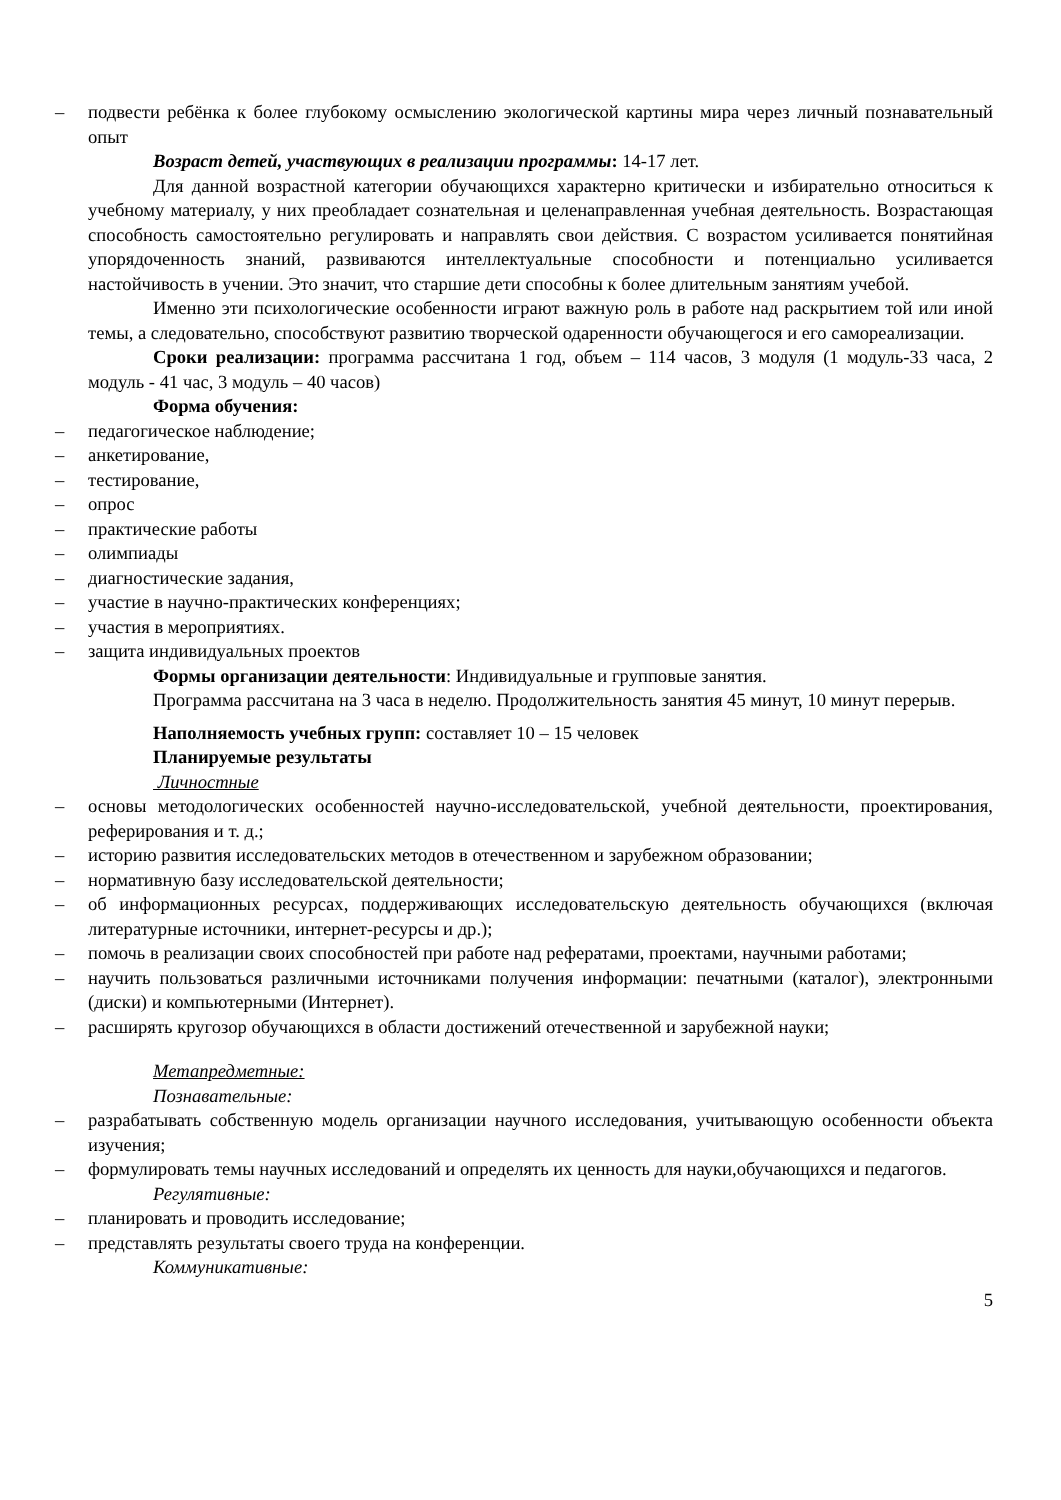– подвести ребёнка к более глубокому осмыслению экологической картины мира через личный познавательный опыт
Возраст детей, участвующих в реализации программы: 14-17 лет.
Для данной возрастной категории обучающихся характерно критически и избирательно относиться к учебному материалу, у них преобладает сознательная и целенаправленная учебная деятельность. Возрастающая способность самостоятельно регулировать и направлять свои действия. С возрастом усиливается понятийная упорядоченность знаний, развиваются интеллектуальные способности и потенциально усиливается настойчивость в учении. Это значит, что старшие дети способны к более длительным занятиям учебой.
Именно эти психологические особенности играют важную роль в работе над раскрытием той или иной темы, а следовательно, способствуют развитию творческой одаренности обучающегося и его самореализации.
Сроки реализации: программа рассчитана 1 год, объем – 114 часов, 3 модуля (1 модуль-33 часа, 2 модуль - 41 час, 3 модуль – 40 часов)
Форма обучения:
– педагогическое наблюдение;
– анкетирование,
– тестирование,
– опрос
– практические работы
– олимпиады
– диагностические задания,
– участие в научно-практических конференциях;
– участия в мероприятиях.
– защита индивидуальных проектов
Формы организации деятельности: Индивидуальные и групповые занятия.
Программа рассчитана на 3 часа в неделю. Продолжительность занятия 45 минут, 10 минут перерыв.
Наполняемость учебных групп: составляет 10 – 15 человек
Планируемые результаты
Личностные
– основы методологических особенностей научно-исследовательской, учебной деятельности, проектирования, реферирования и т. д.;
– историю развития исследовательских методов в отечественном и зарубежном образовании;
– нормативную базу исследовательской деятельности;
– об информационных ресурсах, поддерживающих исследовательскую деятельность обучающихся (включая литературные источники, интернет-ресурсы и др.);
– помочь в реализации своих способностей при работе над рефератами, проектами, научными работами;
– научить пользоваться различными источниками получения информации: печатными (каталог), электронными (диски) и компьютерными (Интернет).
– расширять кругозор обучающихся в области достижений отечественной и зарубежной науки;
Метапредметные:
Познавательные:
– разрабатывать собственную модель организации научного исследования, учитывающую особенности объекта изучения;
– формулировать темы научных исследований и определять их ценность для науки,обучающихся и педагогов.
Регулятивные:
– планировать и проводить исследование;
– представлять результаты своего труда на конференции.
Коммуникативные:
5